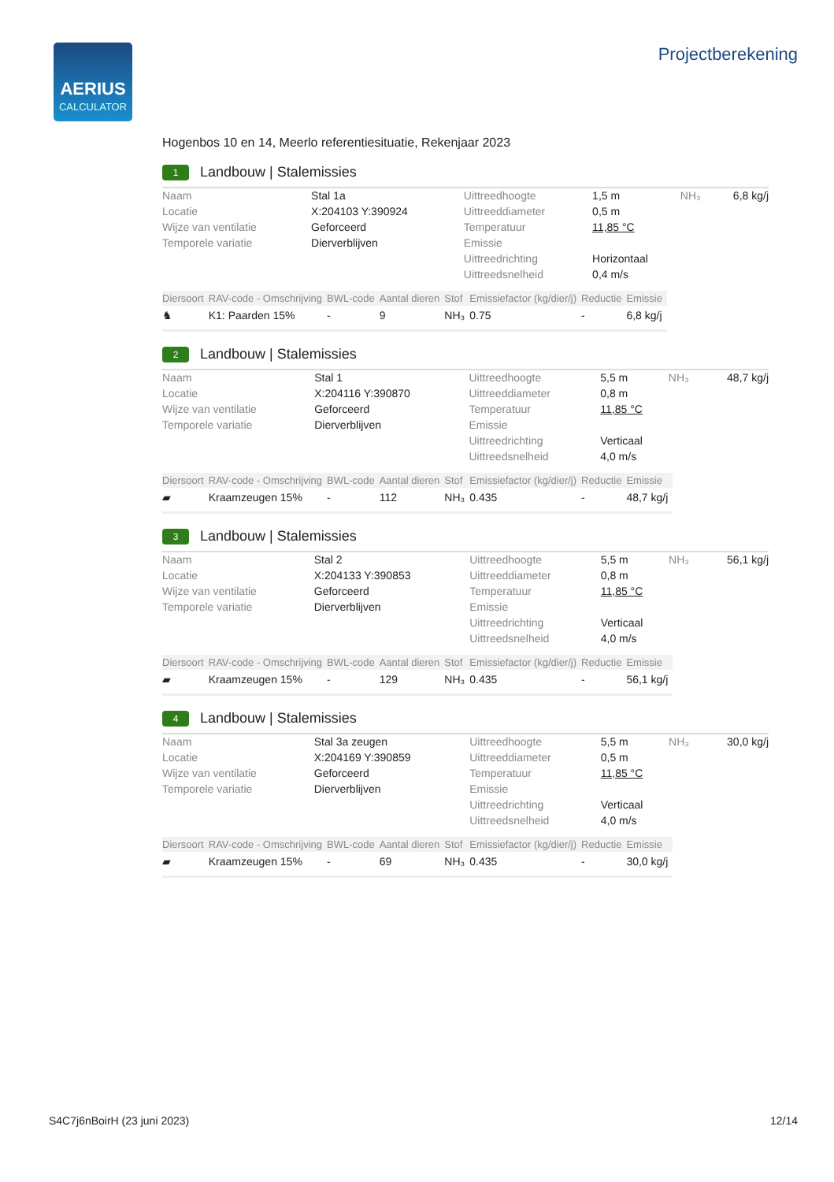AERIUS
CALCULATOR
Projectberekening
Hogenbos 10 en 14, Meerlo referentiesituatie, Rekenjaar 2023
1 Landbouw | Stalemissies
| Naam | Stal 1a | Uittreedhoogte | 1,5 m | NH₃ | 6,8 kg/j |
| Locatie | X:204103 Y:390924 | Uittreeddiameter | 0,5 m | | |
| Wijze van ventilatie | Geforceerd | Temperatuur | 11,85 °C | | |
| Temporele variatie | Dierverblijven | Emissie | | | |
| | | Uittreedrichting | Horizontaal | | |
| | | Uittreedsnelheid | 0,4 m/s | | |
| Diersoort | RAV-code - Omschrijving | BWL-code | Aantal dieren | Stof | Emissiefactor (kg/dier/j) | Reductie | Emissie |
| --- | --- | --- | --- | --- | --- | --- | --- |
| ♞ | K1: Paarden 15% | - | 9 | NH₃ | 0.75 | - | 6,8 kg/j |
2 Landbouw | Stalemissies
| Naam | Stal 1 | Uittreedhoogte | 5,5 m | NH₃ | 48,7 kg/j |
| Locatie | X:204116 Y:390870 | Uittreeddiameter | 0,8 m | | |
| Wijze van ventilatie | Geforceerd | Temperatuur | 11,85 °C | | |
| Temporele variatie | Dierverblijven | Emissie | | | |
| | | Uittreedrichting | Verticaal | | |
| | | Uittreedsnelheid | 4,0 m/s | | |
| Diersoort | RAV-code - Omschrijving | BWL-code | Aantal dieren | Stof | Emissiefactor (kg/dier/j) | Reductie | Emissie |
| --- | --- | --- | --- | --- | --- | --- | --- |
| ▰ | Kraamzeugen 15% | - | 112 | NH₃ | 0.435 | - | 48,7 kg/j |
3 Landbouw | Stalemissies
| Naam | Stal 2 | Uittreedhoogte | 5,5 m | NH₃ | 56,1 kg/j |
| Locatie | X:204133 Y:390853 | Uittreeddiameter | 0,8 m | | |
| Wijze van ventilatie | Geforceerd | Temperatuur | 11,85 °C | | |
| Temporele variatie | Dierverblijven | Emissie | | | |
| | | Uittreedrichting | Verticaal | | |
| | | Uittreedsnelheid | 4,0 m/s | | |
| Diersoort | RAV-code - Omschrijving | BWL-code | Aantal dieren | Stof | Emissiefactor (kg/dier/j) | Reductie | Emissie |
| --- | --- | --- | --- | --- | --- | --- | --- |
| ▰ | Kraamzeugen 15% | - | 129 | NH₃ | 0.435 | - | 56,1 kg/j |
4 Landbouw | Stalemissies
| Naam | Stal 3a zeugen | Uittreedhoogte | 5,5 m | NH₃ | 30,0 kg/j |
| Locatie | X:204169 Y:390859 | Uittreeddiameter | 0,5 m | | |
| Wijze van ventilatie | Geforceerd | Temperatuur | 11,85 °C | | |
| Temporele variatie | Dierverblijven | Emissie | | | |
| | | Uittreedrichting | Verticaal | | |
| | | Uittreedsnelheid | 4,0 m/s | | |
| Diersoort | RAV-code - Omschrijving | BWL-code | Aantal dieren | Stof | Emissiefactor (kg/dier/j) | Reductie | Emissie |
| --- | --- | --- | --- | --- | --- | --- | --- |
| ▰ | Kraamzeugen 15% | - | 69 | NH₃ | 0.435 | - | 30,0 kg/j |
S4C7j6nBoirH (23 juni 2023) 12/14